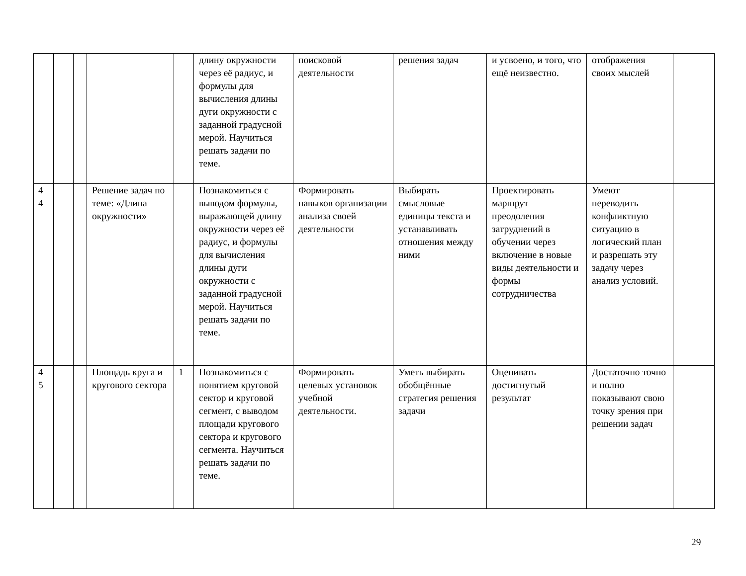| | | | | | длину окружности через её радиус, и формулы для вычисления длины дуги окружности с заданной градусной мерой. Научиться решать задачи по теме. | поисковой деятельности | решения задач | и усвоено, и того, что ещё неизвестно. | отображения своих мыслей | |
| 4 4 | | | Решение задач по теме: «Длина окружности» | | Познакомиться с выводом формулы, выражающей длину окружности через её радиус, и формулы для вычисления длины дуги окружности с заданной градусной мерой. Научиться решать задачи по теме. | Формировать навыков организации анализа своей деятельности | Выбирать смысловые единицы текста и устанавливать отношения между ними | Проектировать маршрут преодоления затруднений в обучении через включение в новые виды деятельности и формы сотрудничества | Умеют переводить конфликтную ситуацию в логический план и разрешать эту задачу через анализ условий. | |
| 4 5 | | | Площадь круга и кругового сектора | 1 | Познакомиться с понятием круговой сектор и круговой сегмент, с выводом площади кругового сектора и кругового сегмента. Научиться решать задачи по теме. | Формировать целевых установок учебной деятельности. | Уметь выбирать обобщённые стратегия решения задачи | Оценивать достигнутый результат | Достаточно точно и полно показывают свою точку зрения при решении задач | |
29